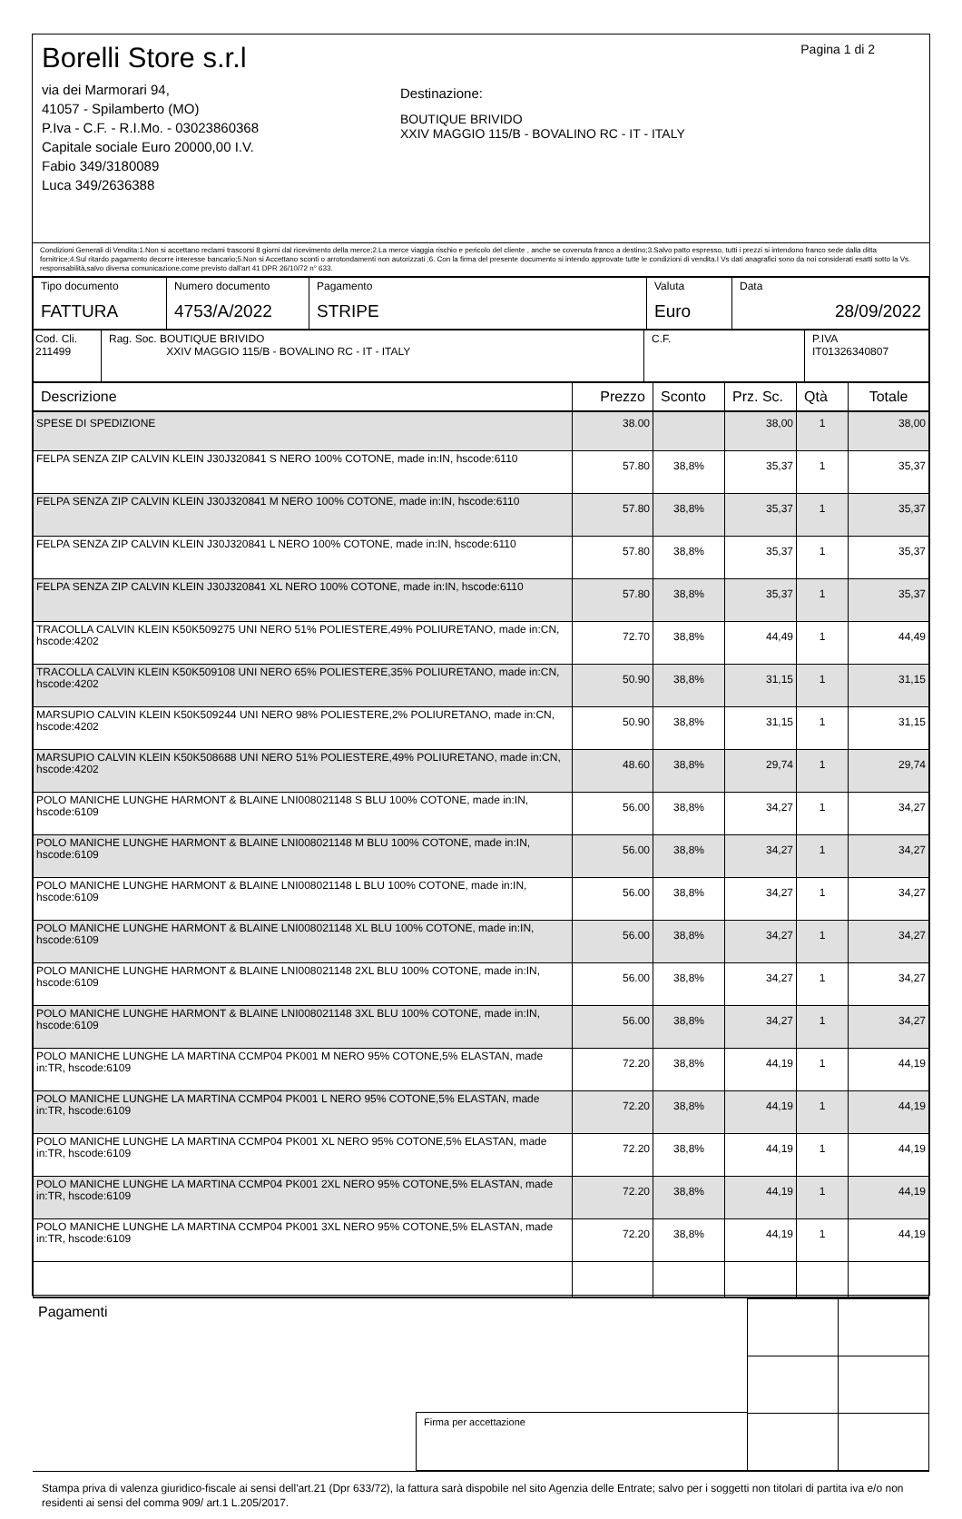Borelli Store s.r.l
via dei Marmorari 94,
41057 - Spilamberto (MO)
P.Iva - C.F. - R.I.Mo. - 03023860368
Capitale sociale Euro 20000,00 I.V.
Fabio 349/3180089
Luca 349/2636388
Destinazione:
BOUTIQUE BRIVIDO
XXIV MAGGIO 115/B - BOVALINO RC - IT - ITALY
Pagina 1 di 2
Condizioni Generali di Vendita:1.Non si accettano reclami trascorsi 8 giorni dal ricevimento della merce;2.La merce viaggia rischio e pericolo del cliente , anche se covenuta franco a destino;3.Salvo patto espresso, tutti i prezzi si intendono franco sede dalla ditta fornitrice;4.Sul ritardo pagamento decorre interesse bancario;5.Non si Accettano sconti o arrotondamenti non autorizzati ;6. Con la firma del presente documento si intendo approvate tutte le condizioni di vendita.I Vs dati anagrafici sono da noi considerati esatti sotto la Vs. responsabilità,salvo diversa comunicazione,come previsto dall'art 41 DPR 26/10/72 n° 633.
| Tipo documento FATTURA | Numero documento 4753/A/2022 | Pagamento STRIPE | Valuta Euro | Data 28/09/2022 |
| Cod. Cli. 211499 | Rag. Soc. BOUTIQUE BRIVIDO XXIV MAGGIO 115/B - BOVALINO RC - IT - ITALY | C.F. | P.IVA IT01326340807 |
| Descrizione | Prezzo | Sconto | Prz. Sc. | Qtà | Totale |
| --- | --- | --- | --- | --- | --- |
| SPESE DI SPEDIZIONE | 38.00 | | 38,00 | 1 | 38,00 |
| FELPA SENZA ZIP CALVIN KLEIN J30J320841 S NERO 100% COTONE, made in:IN, hscode:6110 | 57.80 | 38,8% | 35,37 | 1 | 35,37 |
| FELPA SENZA ZIP CALVIN KLEIN J30J320841 M NERO 100% COTONE, made in:IN, hscode:6110 | 57.80 | 38,8% | 35,37 | 1 | 35,37 |
| FELPA SENZA ZIP CALVIN KLEIN J30J320841 L NERO 100% COTONE, made in:IN, hscode:6110 | 57.80 | 38,8% | 35,37 | 1 | 35,37 |
| FELPA SENZA ZIP CALVIN KLEIN J30J320841 XL NERO 100% COTONE, made in:IN, hscode:6110 | 57.80 | 38,8% | 35,37 | 1 | 35,37 |
| TRACOLLA CALVIN KLEIN K50K509275 UNI NERO 51% POLIESTERE,49% POLIURETANO, made in:CN, hscode:4202 | 72.70 | 38,8% | 44,49 | 1 | 44,49 |
| TRACOLLA CALVIN KLEIN K50K509108 UNI NERO 65% POLIESTERE,35% POLIURETANO, made in:CN, hscode:4202 | 50.90 | 38,8% | 31,15 | 1 | 31,15 |
| MARSUPIO CALVIN KLEIN K50K509244 UNI NERO 98% POLIESTERE,2% POLIURETANO, made in:CN, hscode:4202 | 50.90 | 38,8% | 31,15 | 1 | 31,15 |
| MARSUPIO CALVIN KLEIN K50K508688 UNI NERO 51% POLIESTERE,49% POLIURETANO, made in:CN, hscode:4202 | 48.60 | 38,8% | 29,74 | 1 | 29,74 |
| POLO MANICHE LUNGHE HARMONT & BLAINE LNI008021148 S BLU 100% COTONE, made in:IN, hscode:6109 | 56.00 | 38,8% | 34,27 | 1 | 34,27 |
| POLO MANICHE LUNGHE HARMONT & BLAINE LNI008021148 M BLU 100% COTONE, made in:IN, hscode:6109 | 56.00 | 38,8% | 34,27 | 1 | 34,27 |
| POLO MANICHE LUNGHE HARMONT & BLAINE LNI008021148 L BLU 100% COTONE, made in:IN, hscode:6109 | 56.00 | 38,8% | 34,27 | 1 | 34,27 |
| POLO MANICHE LUNGHE HARMONT & BLAINE LNI008021148 XL BLU 100% COTONE, made in:IN, hscode:6109 | 56.00 | 38,8% | 34,27 | 1 | 34,27 |
| POLO MANICHE LUNGHE HARMONT & BLAINE LNI008021148 2XL BLU 100% COTONE, made in:IN, hscode:6109 | 56.00 | 38,8% | 34,27 | 1 | 34,27 |
| POLO MANICHE LUNGHE HARMONT & BLAINE LNI008021148 3XL BLU 100% COTONE, made in:IN, hscode:6109 | 56.00 | 38,8% | 34,27 | 1 | 34,27 |
| POLO MANICHE LUNGHE LA MARTINA CCMP04 PK001 M NERO 95% COTONE,5% ELASTAN, made in:TR, hscode:6109 | 72.20 | 38,8% | 44,19 | 1 | 44,19 |
| POLO MANICHE LUNGHE LA MARTINA CCMP04 PK001 L NERO 95% COTONE,5% ELASTAN, made in:TR, hscode:6109 | 72.20 | 38,8% | 44,19 | 1 | 44,19 |
| POLO MANICHE LUNGHE LA MARTINA CCMP04 PK001 XL NERO 95% COTONE,5% ELASTAN, made in:TR, hscode:6109 | 72.20 | 38,8% | 44,19 | 1 | 44,19 |
| POLO MANICHE LUNGHE LA MARTINA CCMP04 PK001 2XL NERO 95% COTONE,5% ELASTAN, made in:TR, hscode:6109 | 72.20 | 38,8% | 44,19 | 1 | 44,19 |
| POLO MANICHE LUNGHE LA MARTINA CCMP04 PK001 3XL NERO 95% COTONE,5% ELASTAN, made in:TR, hscode:6109 | 72.20 | 38,8% | 44,19 | 1 | 44,19 |
Pagamenti
Firma per accettazione
Stampa priva di valenza giuridico-fiscale ai sensi dell'art.21 (Dpr 633/72), la fattura sarà dispobile nel sito Agenzia delle Entrate; salvo per i soggetti non titolari di partita iva e/o non residenti ai sensi del comma 909/ art.1 L.205/2017.